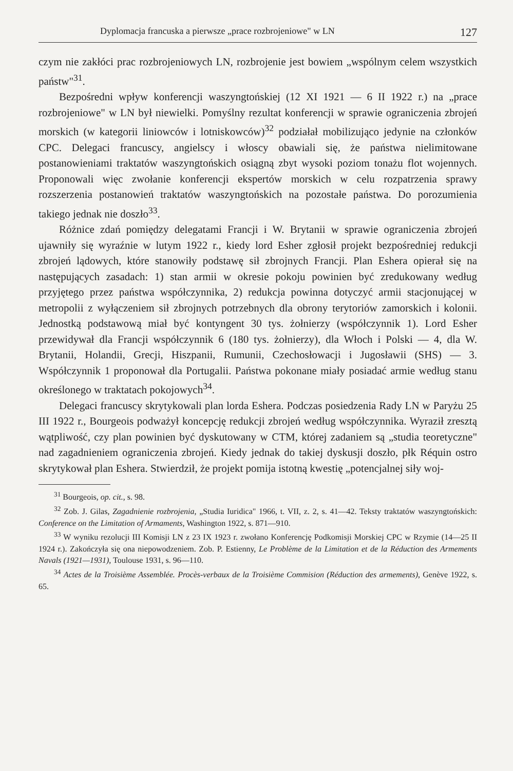Dyplomacja francuska a pierwsze „prace rozbrojeniowe" w LN 127
czym nie zakłóci prac rozbrojeniowych LN, rozbrojenie jest bowiem „wspólnym celem wszystkich państw"<sup>31</sup>.
Bezpośredni wpływ konferencji waszyngtońskiej (12 XI 1921 — 6 II 1922 r.) na „prace rozbrojeniowe" w LN był niewielki. Pomyślny rezultat konferencji w sprawie ograniczenia zbrojeń morskich (w kategorii liniowców i lotniskowców)<sup>32</sup> podziałał mobilizująco jedynie na członków CPC. Delegaci francuscy, angielscy i włoscy obawiali się, że państwa nielimitowane postanowieniami traktatów waszyngtońskich osiągną zbyt wysoki poziom tonażu flot wojennych. Proponowali więc zwołanie konferencji ekspertów morskich w celu rozpatrzenia sprawy rozszerzenia postanowień traktatów waszyngtońskich na pozostałe państwa. Do porozumienia takiego jednak nie doszło<sup>33</sup>.
Różnice zdań pomiędzy delegatami Francji i W. Brytanii w sprawie ograniczenia zbrojeń ujawniły się wyraźnie w lutym 1922 r., kiedy lord Esher zgłosił projekt bezpośredniej redukcji zbrojeń lądowych, które stanowiły podstawę sił zbrojnych Francji. Plan Eshera opierał się na następujących zasadach: 1) stan armii w okresie pokoju powinien być zredukowany według przyjętego przez państwa współczynnika, 2) redukcja powinna dotyczyć armii stacjonującej w metropolii z wyłączeniem sił zbrojnych potrzebnych dla obrony terytoriów zamorskich i kolonii. Jednostką podstawową miał być kontyngent 30 tys. żołnierzy (współczynnik 1). Lord Esher przewidywał dla Francji współczynnik 6 (180 tys. żołnierzy), dla Włoch i Polski — 4, dla W. Brytanii, Holandii, Grecji, Hiszpanii, Rumunii, Czechosłowacji i Jugosławii (SHS) — 3. Współczynnik 1 proponował dla Portugalii. Państwa pokonane miały posiadać armie według stanu określonego w traktatach pokojowych<sup>34</sup>.
Delegaci francuscy skrytykowali plan lorda Eshera. Podczas posiedzenia Rady LN w Paryżu 25 III 1922 r., Bourgeois podważył koncepcję redukcji zbrojeń według współczynnika. Wyraził zresztą wątpliwość, czy plan powinien być dyskutowany w CTM, której zadaniem są „studia teoretyczne" nad zagadnieniem ograniczenia zbrojeń. Kiedy jednak do takiej dyskusji doszło, płk Réquin ostro skrytykował plan Eshera. Stwierdził, że projekt pomija istotną kwestię „potencjalnej siły woj-
<sup>31</sup> Bourgeois, op. cit., s. 98.
<sup>32</sup> Zob. J. Gilas, Zagadnienie rozbrojenia, „Studia Iuridica" 1966, t. VII, z. 2, s. 41—42. Teksty traktatów waszyngtońskich: Conference on the Limitation of Armaments, Washington 1922, s. 871—910.
<sup>33</sup> W wyniku rezolucji III Komisji LN z 23 IX 1923 r. zwołano Konferencję Podkomisji Morskiej CPC w Rzymie (14—25 II 1924 r.). Zakończyła się ona niepowodzeniem. Zob. P. Estienny, Le Problème de la Limitation et de la Réduction des Armements Navals (1921—1931), Toulouse 1931, s. 96—110.
<sup>34</sup> Actes de la Troisième Assemblée. Procès-verbaux de la Troisième Commision (Réduction des armements), Genève 1922, s. 65.